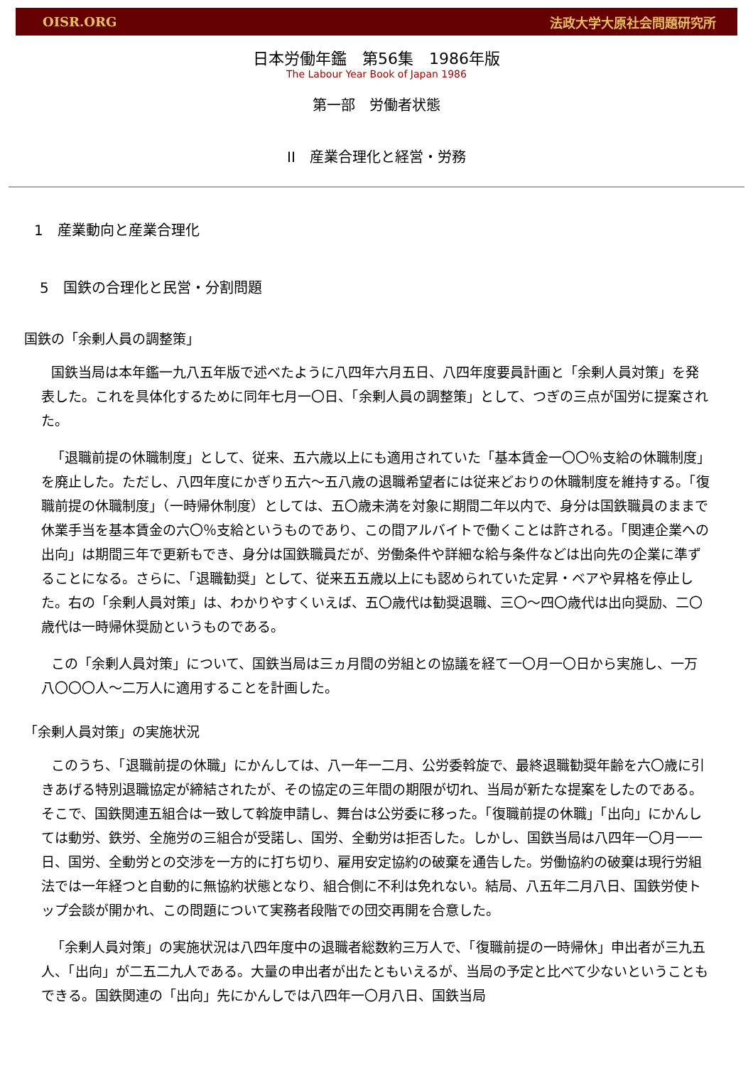OISR.ORG 法政大学大原社会問題研究所
日本労働年鑑　第56集　1986年版
The Labour Year Book of Japan 1986
第一部　労働者状態
II　産業合理化と経営・労務
1　産業動向と産業合理化
5　国鉄の合理化と民営・分割問題
国鉄の「余剰人員の調整策」
国鉄当局は本年鑑一九八五年版で述べたように八四年六月五日、八四年度要員計画と「余剰人員対策」を発表した。これを具体化するために同年七月一〇日、「余剰人員の調整策」として、つぎの三点が国労に提案された。
「退職前提の休職制度」として、従来、五六歳以上にも適用されていた「基本賃金一〇〇％支給の休職制度」を廃止した。ただし、八四年度にかぎり五六～五八歳の退職希望者には従来どおりの休職制度を維持する。「復職前提の休職制度」（一時帰休制度）としては、五〇歳未満を対象に期間二年以内で、身分は国鉄職員のままで休業手当を基本賃金の六〇％支給というものであり、この間アルバイトで働くことは許される。「関連企業への出向」は期間三年で更新もでき、身分は国鉄職員だが、労働条件や詳細な給与条件などは出向先の企業に準ずることになる。さらに、「退職勧奨」として、従来五五歳以上にも認められていた定昇・ベアや昇格を停止した。右の「余剰人員対策」は、わかりやすくいえば、五〇歳代は勧奨退職、三〇～四〇歳代は出向奨励、二〇歳代は一時帰休奨励というものである。
この「余剰人員対策」について、国鉄当局は三ヵ月間の労組との協議を経て一〇月一〇日から実施し、一万八〇〇〇人～二万人に適用することを計画した。
「余剰人員対策」の実施状況
このうち、「退職前提の休職」にかんしては、八一年一二月、公労委斡旋で、最終退職勧奨年齢を六〇歳に引きあげる特別退職協定が締結されたが、その協定の三年間の期限が切れ、当局が新たな提案をしたのである。そこで、国鉄関連五組合は一致して斡旋申請し、舞台は公労委に移った。「復職前提の休職」「出向」にかんしては動労、鉄労、全施労の三組合が受諾し、国労、全動労は拒否した。しかし、国鉄当局は八四年一〇月一一日、国労、全動労との交渉を一方的に打ち切り、雇用安定協約の破棄を通告した。労働協約の破棄は現行労組法では一年経つと自動的に無協約状態となり、組合側に不利は免れない。結局、八五年二月八日、国鉄労使トップ会談が開かれ、この問題について実務者段階での団交再開を合意した。
「余剰人員対策」の実施状況は八四年度中の退職者総数約三万人で、「復職前提の一時帰休」申出者が三九五人、「出向」が二五二九人である。大量の申出者が出たともいえるが、当局の予定と比べて少ないということもできる。国鉄関連の「出向」先にかんしでは八四年一〇月八日、国鉄当局